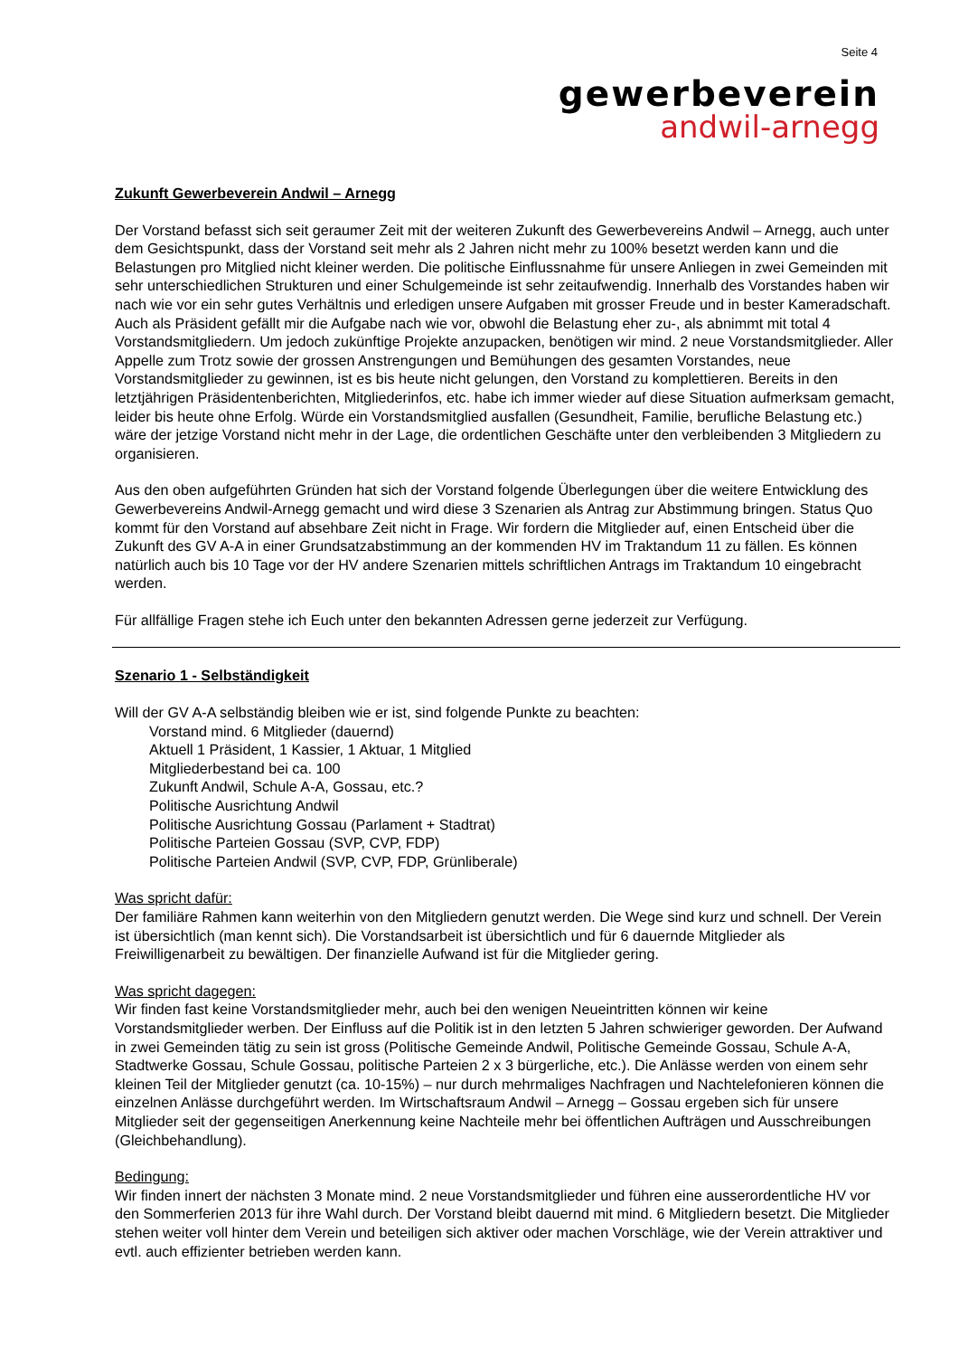Seite 4
gewerbeverein
andwil-arnegg
Zukunft Gewerbeverein Andwil – Arnegg
Der Vorstand befasst sich seit geraumer Zeit mit der weiteren Zukunft des Gewerbevereins Andwil – Arnegg, auch unter dem Gesichtspunkt, dass der Vorstand seit mehr als 2 Jahren nicht mehr zu 100% besetzt werden kann und die Belastungen pro Mitglied nicht kleiner werden. Die politische Einflussnahme für unsere Anliegen in zwei Gemeinden mit sehr unterschiedlichen Strukturen und einer Schulgemeinde ist sehr zeitaufwendig. Innerhalb des Vorstandes haben wir nach wie vor ein sehr gutes Verhältnis und erledigen unsere Aufgaben mit grosser Freude und in bester Kameradschaft. Auch als Präsident gefällt mir die Aufgabe nach wie vor, obwohl die Belastung eher zu-, als abnimmt mit total 4 Vorstandsmitgliedern. Um jedoch zukünftige Projekte anzupacken, benötigen wir mind. 2 neue Vorstandsmitglieder. Aller Appelle zum Trotz sowie der grossen Anstrengungen und Bemühungen des gesamten Vorstandes, neue Vorstandsmitglieder zu gewinnen, ist es bis heute nicht gelungen, den Vorstand zu komplettieren. Bereits in den letztjährigen Präsidentenberichten, Mitgliederinfos, etc. habe ich immer wieder auf diese Situation aufmerksam gemacht, leider bis heute ohne Erfolg. Würde ein Vorstandsmitglied ausfallen (Gesundheit, Familie, berufliche Belastung etc.) wäre der jetzige Vorstand nicht mehr in der Lage, die ordentlichen Geschäfte unter den verbleibenden 3 Mitgliedern zu organisieren.
Aus den oben aufgeführten Gründen hat sich der Vorstand folgende Überlegungen über die weitere Entwicklung des Gewerbevereins Andwil-Arnegg gemacht und wird diese 3 Szenarien als Antrag zur Abstimmung bringen. Status Quo kommt für den Vorstand auf absehbare Zeit nicht in Frage. Wir fordern die Mitglieder auf, einen Entscheid über die Zukunft des GV A-A in einer Grundsatzabstimmung an der kommenden HV im Traktandum 11 zu fällen. Es können natürlich auch bis 10 Tage vor der HV andere Szenarien mittels schriftlichen Antrags im Traktandum 10 eingebracht werden.
Für allfällige Fragen stehe ich Euch unter den bekannten Adressen gerne jederzeit zur Verfügung.
Szenario 1 - Selbständigkeit
Will der GV A-A selbständig bleiben wie er ist, sind folgende Punkte zu beachten:
Vorstand mind. 6 Mitglieder (dauernd)
Aktuell 1 Präsident, 1 Kassier, 1 Aktuar, 1 Mitglied
Mitgliederbestand bei ca. 100
Zukunft Andwil, Schule A-A, Gossau, etc.?
Politische Ausrichtung Andwil
Politische Ausrichtung Gossau (Parlament + Stadtrat)
Politische Parteien Gossau (SVP, CVP, FDP)
Politische Parteien Andwil (SVP, CVP, FDP, Grünliberale)
Was spricht dafür:
Der familiäre Rahmen kann weiterhin von den Mitgliedern genutzt werden. Die Wege sind kurz und schnell. Der Verein ist übersichtlich (man kennt sich). Die Vorstandsarbeit ist übersichtlich und für 6 dauernde Mitglieder als Freiwilligenarbeit zu bewältigen. Der finanzielle Aufwand ist für die Mitglieder gering.
Was spricht dagegen:
Wir finden fast keine Vorstandsmitglieder mehr, auch bei den wenigen Neueintritten können wir keine Vorstandsmitglieder werben. Der Einfluss auf die Politik ist in den letzten 5 Jahren schwieriger geworden. Der Aufwand in zwei Gemeinden tätig zu sein ist gross (Politische Gemeinde Andwil, Politische Gemeinde Gossau, Schule A-A, Stadtwerke Gossau, Schule Gossau, politische Parteien 2 x 3 bürgerliche, etc.). Die Anlässe werden von einem sehr kleinen Teil der Mitglieder genutzt (ca. 10-15%) – nur durch mehrmaliges Nachfragen und Nachtelefonieren können die einzelnen Anlässe durchgeführt werden. Im Wirtschaftsraum Andwil – Arnegg – Gossau ergeben sich für unsere Mitglieder seit der gegenseitigen Anerkennung keine Nachteile mehr bei öffentlichen Aufträgen und Ausschreibungen (Gleichbehandlung).
Bedingung:
Wir finden innert der nächsten 3 Monate mind. 2 neue Vorstandsmitglieder und führen eine ausserordentliche HV vor den Sommerferien 2013 für ihre Wahl durch. Der Vorstand bleibt dauernd mit mind. 6 Mitgliedern besetzt. Die Mitglieder stehen weiter voll hinter dem Verein und beteiligen sich aktiver oder machen Vorschläge, wie der Verein attraktiver und evtl. auch effizienter betrieben werden kann.